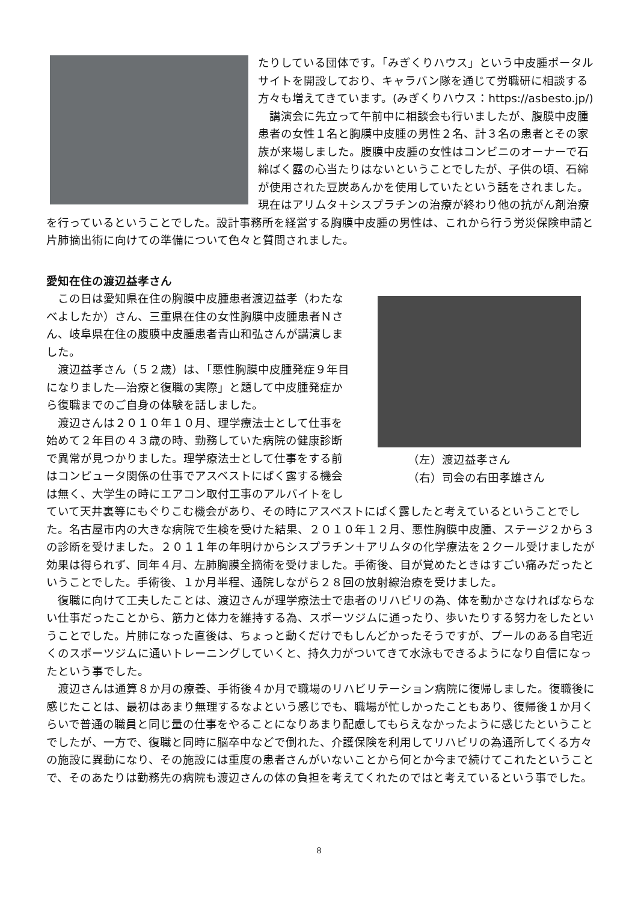たりしている団体です。「みぎくりハウス」という中皮腫ポータルサイトを開設しており、キャラバン隊を通じて労職研に相談する方々も増えてきています。(みぎくりハウス：https://asbesto.jp/)
　講演会に先立って午前中に相談会も行いましたが、腹膜中皮腫患者の女性１名と胸膜中皮腫の男性２名、計３名の患者とその家族が来場しました。腹膜中皮腫の女性はコンビニのオーナーで石綿ばく露の心当たりはないということでしたが、子供の頃、石綿が使用された豆炭あんかを使用していたという話をされました。現在はアリムタ＋シスプラチンの治療が終わり他の抗がん剤治療を行っているということでした。設計事務所を経営する胸膜中皮腫の男性は、これから行う労災保険申請と片肺摘出術に向けての準備について色々と質問されました。
愛知在住の渡辺益孝さん
（左）渡辺益孝さん
（右）司会の右田孝雄さん
　この日は愛知県在住の胸膜中皮腫患者渡辺益孝（わたなべよしたか）さん、三重県在住の女性胸膜中皮腫患者Ｎさん、岐阜県在住の腹膜中皮腫患者青山和弘さんが講演しました。
　渡辺益孝さん（５２歳）は、「悪性胸膜中皮腫発症９年目になりました―治療と復職の実際」と題して中皮腫発症から復職までのご自身の体験を話しました。
　渡辺さんは２０１０年１０月、理学療法士として仕事を始めて２年目の４３歳の時、勤務していた病院の健康診断で異常が見つかりました。理学療法士として仕事をする前はコンピュータ関係の仕事でアスベストにばく露する機会は無く、大学生の時にエアコン取付工事のアルバイトをしていて天井裏等にもぐりこむ機会があり、その時にアスベストにばく露したと考えているということでした。名古屋市内の大きな病院で生検を受けた結果、２０１０年１２月、悪性胸膜中皮腫、ステージ２から３の診断を受けました。２０１１年の年明けからシスプラチン＋アリムタの化学療法を２クール受けましたが効果は得られず、同年４月、左肺胸膜全摘術を受けました。手術後、目が覚めたときはすごい痛みだったということでした。手術後、１か月半程、通院しながら２８回の放射線治療を受けました。
　復職に向けて工夫したことは、渡辺さんが理学療法士で患者のリハビリの為、体を動かさなければならない仕事だったことから、筋力と体力を維持する為、スポーツジムに通ったり、歩いたりする努力をしたということでした。片肺になった直後は、ちょっと動くだけでもしんどかったそうですが、プールのある自宅近くのスポーツジムに通いトレーニングしていくと、持久力がついてきて水泳もできるようになり自信になったという事でした。
　渡辺さんは通算８か月の療養、手術後４か月で職場のリハビリテーション病院に復帰しました。復職後に感じたことは、最初はあまり無理するなよという感じでも、職場が忙しかったこともあり、復帰後１か月くらいで普通の職員と同じ量の仕事をやることになりあまり配慮してもらえなかったように感じたということでしたが、一方で、復職と同時に脳卒中などで倒れた、介護保険を利用してリハビリの為通所してくる方々の施設に異動になり、その施設には重度の患者さんがいないことから何とか今まで続けてこれたということで、そのあたりは勤務先の病院も渡辺さんの体の負担を考えてくれたのではと考えているという事でした。
8